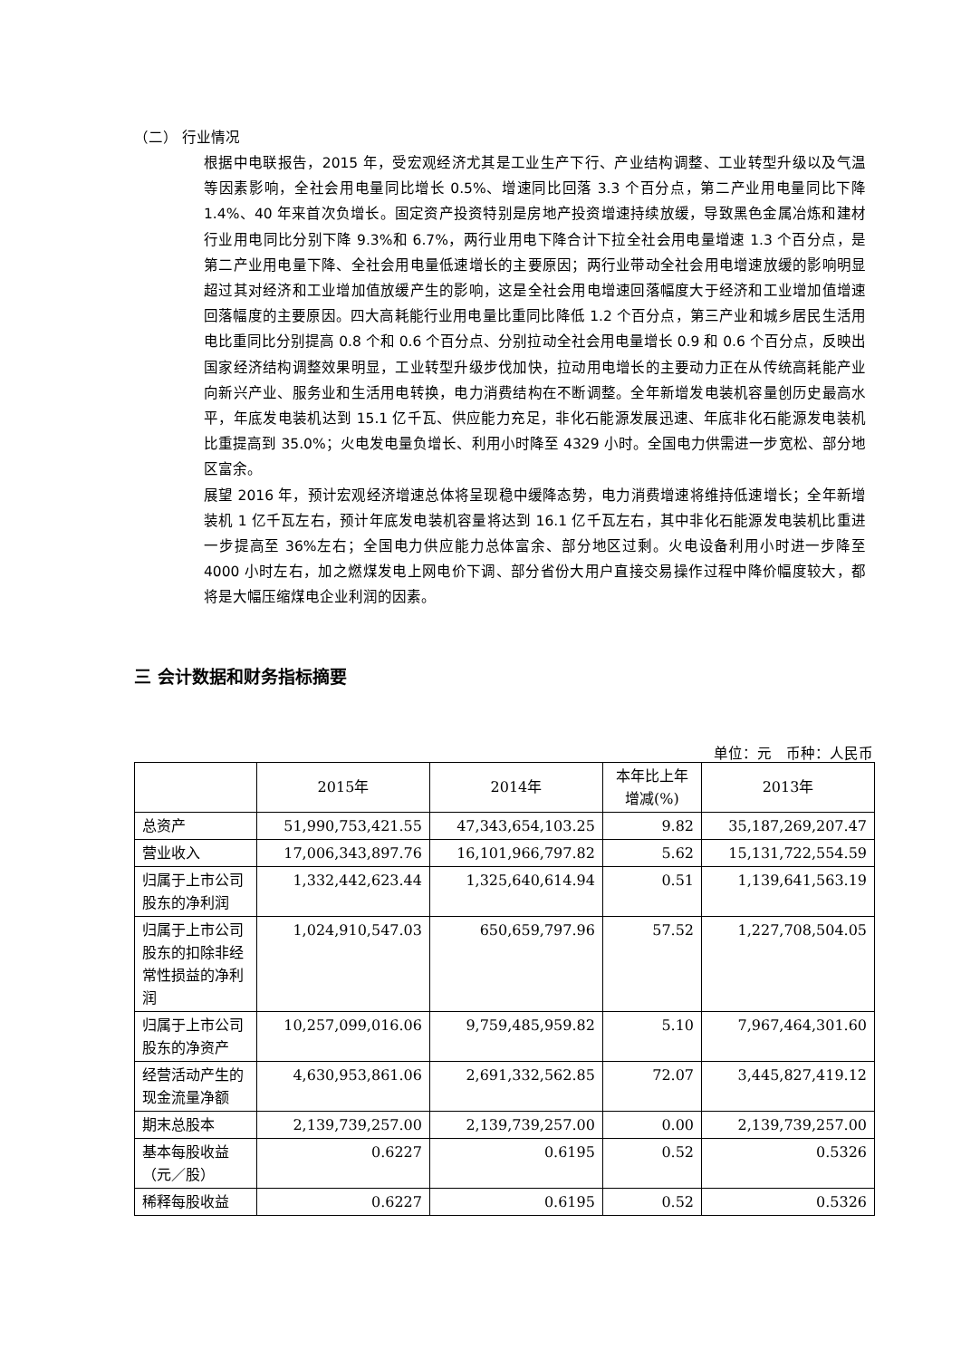（二） 行业情况
根据中电联报告，2015 年，受宏观经济尤其是工业生产下行、产业结构调整、工业转型升级以及气温等因素影响，全社会用电量同比增长 0.5%、增速同比回落 3.3 个百分点，第二产业用电量同比下降 1.4%、40 年来首次负增长。固定资产投资特别是房地产投资增速持续放缓，导致黑色金属冶炼和建材行业用电同比分别下降 9.3%和 6.7%，两行业用电下降合计下拉全社会用电量增速 1.3 个百分点，是第二产业用电量下降、全社会用电量低速增长的主要原因；两行业带动全社会用电增速放缓的影响明显超过其对经济和工业增加值放缓产生的影响，这是全社会用电增速回落幅度大于经济和工业增加值增速回落幅度的主要原因。四大高耗能行业用电量比重同比降低 1.2 个百分点，第三产业和城乡居民生活用电比重同比分别提高 0.8 个和 0.6 个百分点、分别拉动全社会用电量增长 0.9 和 0.6 个百分点，反映出国家经济结构调整效果明显，工业转型升级步伐加快，拉动用电增长的主要动力正在从传统高耗能产业向新兴产业、服务业和生活用电转换，电力消费结构在不断调整。全年新增发电装机容量创历史最高水平，年底发电装机达到 15.1 亿千瓦、供应能力充足，非化石能源发展迅速、年底非化石能源发电装机比重提高到 35.0%；火电发电量负增长、利用小时降至 4329 小时。全国电力供需进一步宽松、部分地区富余。
展望 2016 年，预计宏观经济增速总体将呈现稳中缓降态势，电力消费增速将维持低速增长；全年新增装机 1 亿千瓦左右，预计年底发电装机容量将达到 16.1 亿千瓦左右，其中非化石能源发电装机比重进一步提高至 36%左右；全国电力供应能力总体富余、部分地区过剩。火电设备利用小时进一步降至 4000 小时左右，加之燃煤发电上网电价下调、部分省份大用户直接交易操作过程中降价幅度较大，都将是大幅压缩煤电企业利润的因素。
三 会计数据和财务指标摘要
单位：元　币种：人民币
| | 2015年 | 2014年 | 本年比上年 增减(%) | 2013年 |
| --- | --- | --- | --- | --- |
| 总资产 | 51,990,753,421.55 | 47,343,654,103.25 | 9.82 | 35,187,269,207.47 |
| 营业收入 | 17,006,343,897.76 | 16,101,966,797.82 | 5.62 | 15,131,722,554.59 |
| 归属于上市公司股东的净利润 | 1,332,442,623.44 | 1,325,640,614.94 | 0.51 | 1,139,641,563.19 |
| 归属于上市公司股东的扣除非经常性损益的净利润 | 1,024,910,547.03 | 650,659,797.96 | 57.52 | 1,227,708,504.05 |
| 归属于上市公司股东的净资产 | 10,257,099,016.06 | 9,759,485,959.82 | 5.10 | 7,967,464,301.60 |
| 经营活动产生的现金流量净额 | 4,630,953,861.06 | 2,691,332,562.85 | 72.07 | 3,445,827,419.12 |
| 期末总股本 | 2,139,739,257.00 | 2,139,739,257.00 | 0.00 | 2,139,739,257.00 |
| 基本每股收益（元／股） | 0.6227 | 0.6195 | 0.52 | 0.5326 |
| 稀释每股收益 | 0.6227 | 0.6195 | 0.52 | 0.5326 |